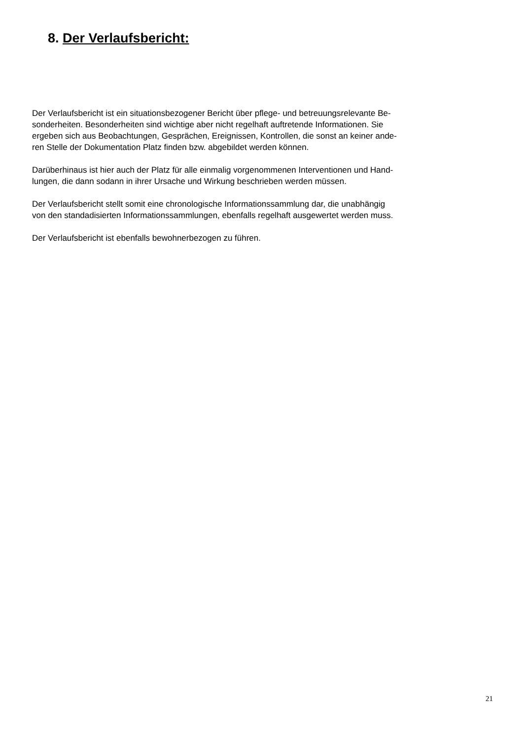8. Der Verlaufsbericht:
Der Verlaufsbericht ist ein situationsbezogener Bericht über pflege- und betreuungsrelevante Be-
sonderheiten. Besonderheiten sind wichtige aber nicht regelhaft auftretende Informationen. Sie
ergeben sich aus Beobachtungen, Gesprächen, Ereignissen, Kontrollen, die sonst an keiner ande-
ren Stelle der Dokumentation Platz finden bzw. abgebildet werden können.
Darüberhinaus ist hier auch der Platz für alle einmalig vorgenommenen Interventionen und Hand-
lungen, die dann sodann in ihrer Ursache und Wirkung beschrieben werden müssen.
Der Verlaufsbericht stellt somit eine chronologische Informationssammlung dar, die unabhängig
von den standadisierten Informationssammlungen, ebenfalls regelhaft ausgewertet werden muss.
Der Verlaufsbericht ist ebenfalls bewohnerbezogen zu führen.
21